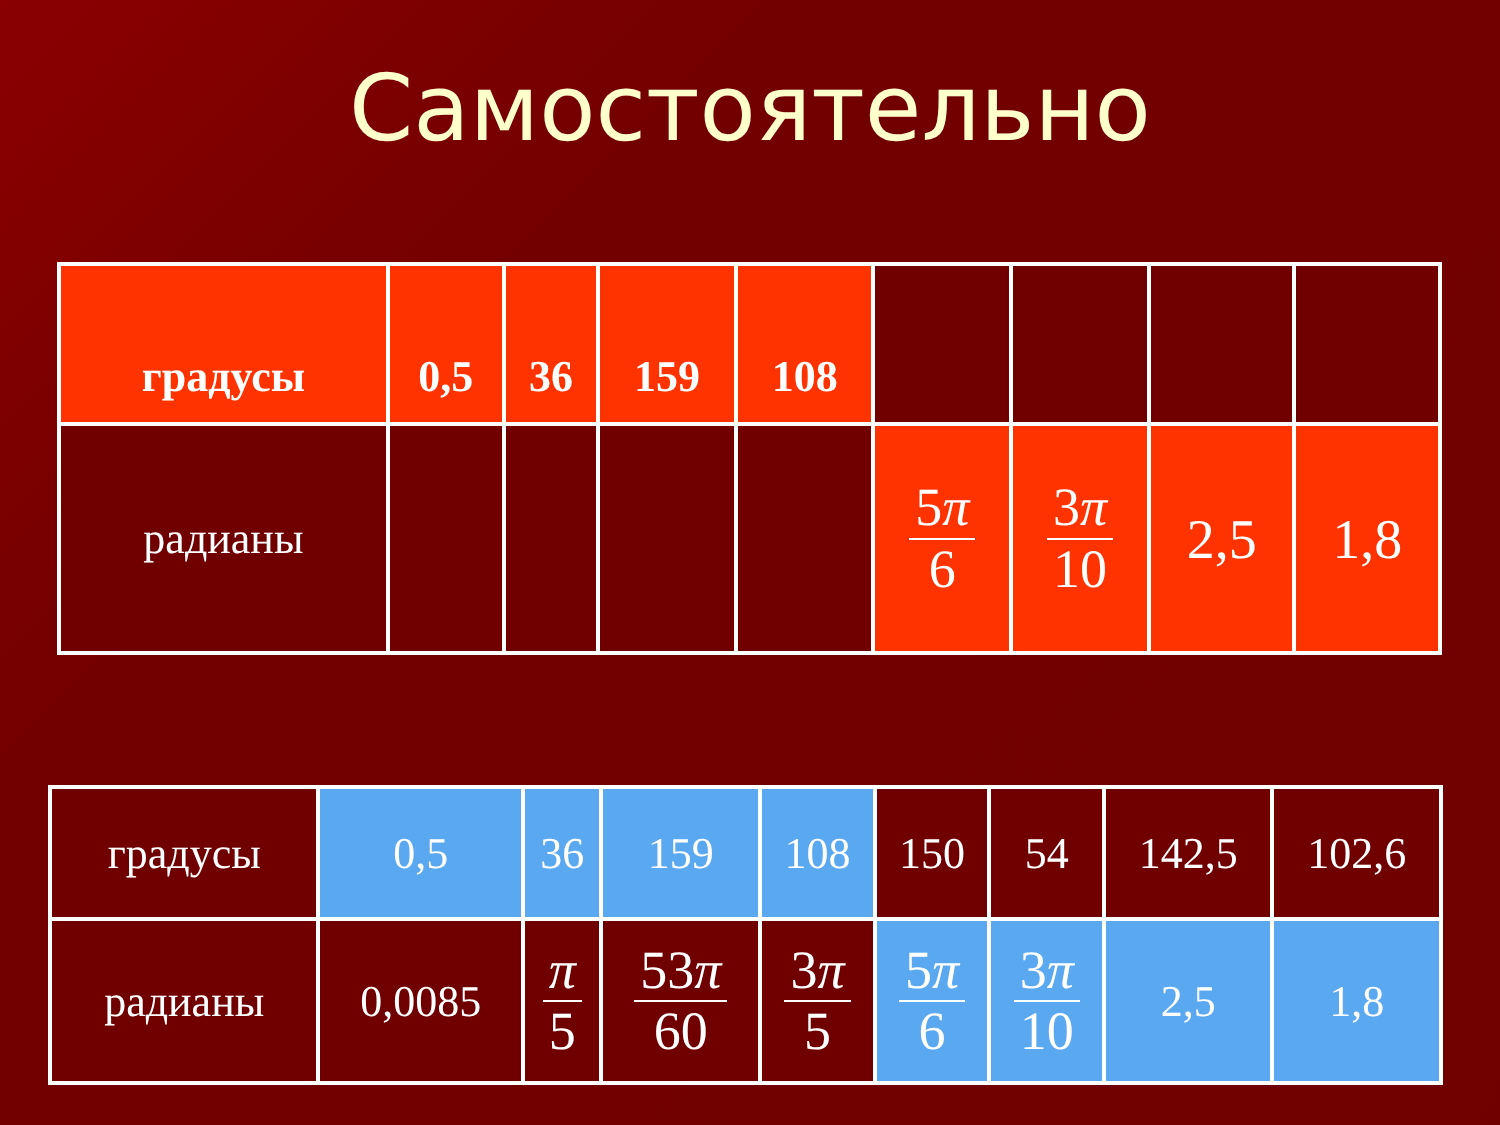Самостоятельно
| градусы | 0,5 | 36 | 159 | 108 | | | | |
| радианы | | | | | 5 π 6 | 3 π 10 | 2,5 | 1,8 |
| градусы | 0,5 | 36 | 159 | 108 | 150 | 54 | 142,5 | 102,6 |
| радианы | 0,0085 | π 5 | 53 π 60 | 3 π 5 | 5 π 6 | 3 π 10 | 2,5 | 1,8 |